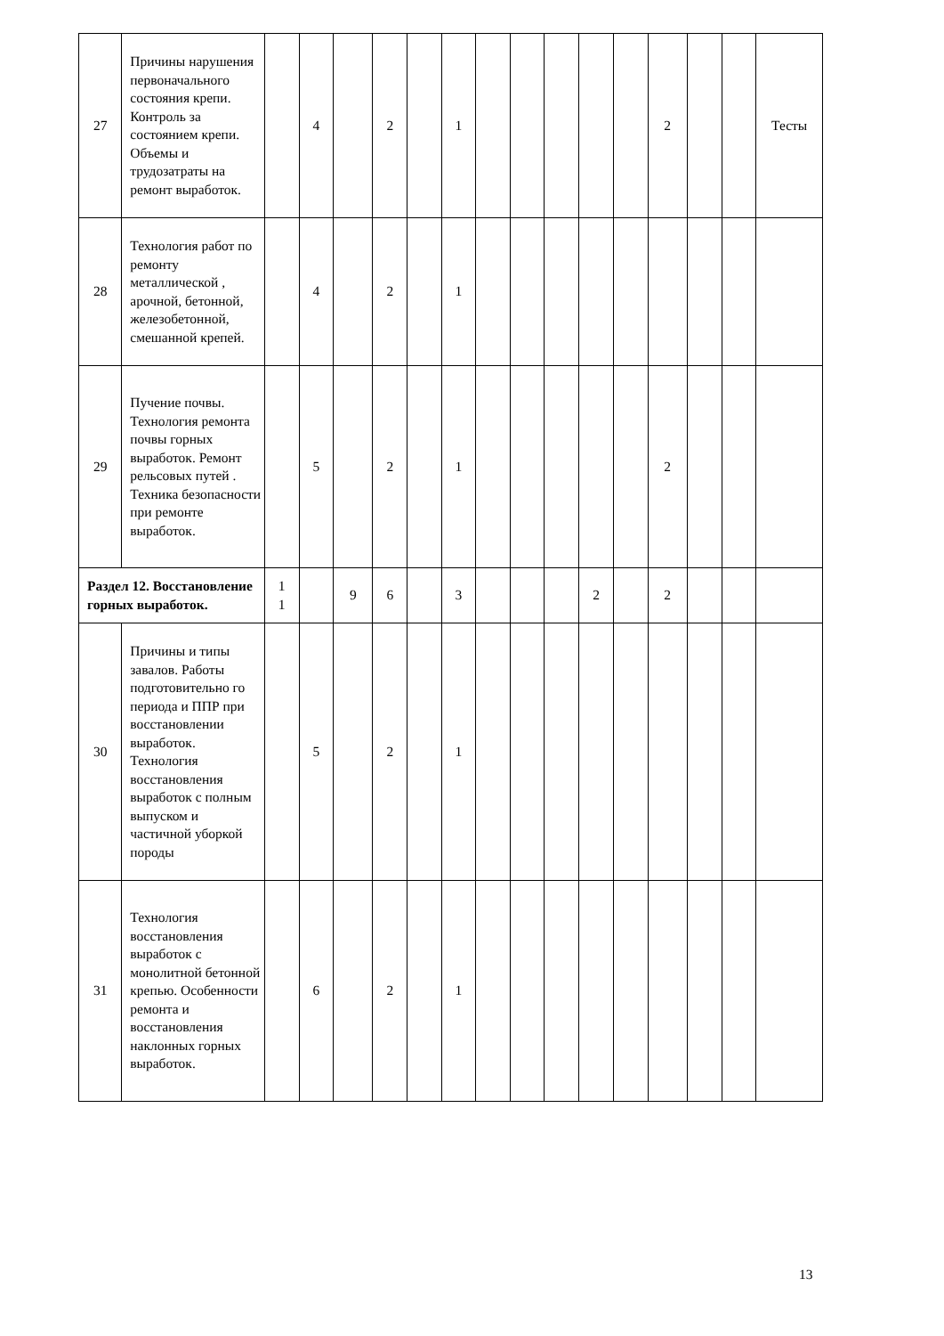| 27 | Причины нарушения первоначального состояния крепи. Контроль за состоянием крепи. Объемы и трудозатраты на ремонт выработок. | | 4 | | 2 | | 1 | | | | | | 2 | | | Тесты |
| 28 | Технология работ по ремонту металлической , арочной, бетонной, железобетонной, смешанной крепей. | | 4 | | 2 | | 1 | | | | | | | | | |
| 29 | Пучение почвы. Технология ремонта почвы горных выработок. Ремонт рельсовых путей . Техника безопасности при ремонте выработок. | | 5 | | 2 | | 1 | | | | | | 2 | | | |
| Раздел 12. Восстановление горных выработок. | | 1 1 | | 9 | 6 | | 3 | | | | 2 | | 2 | | | |
| 30 | Причины и типы завалов. Работы подготовительно го периода и ППР при восстановлении выработок. Технология восстановления выработок с полным выпуском и частичной уборкой породы | | 5 | | 2 | | 1 | | | | | | | | | |
| 31 | Технология восстановления выработок с монолитной бетонной крепью. Особенности ремонта и восстановления наклонных горных выработок. | | 6 | | 2 | | 1 | | | | | | | | | |
13